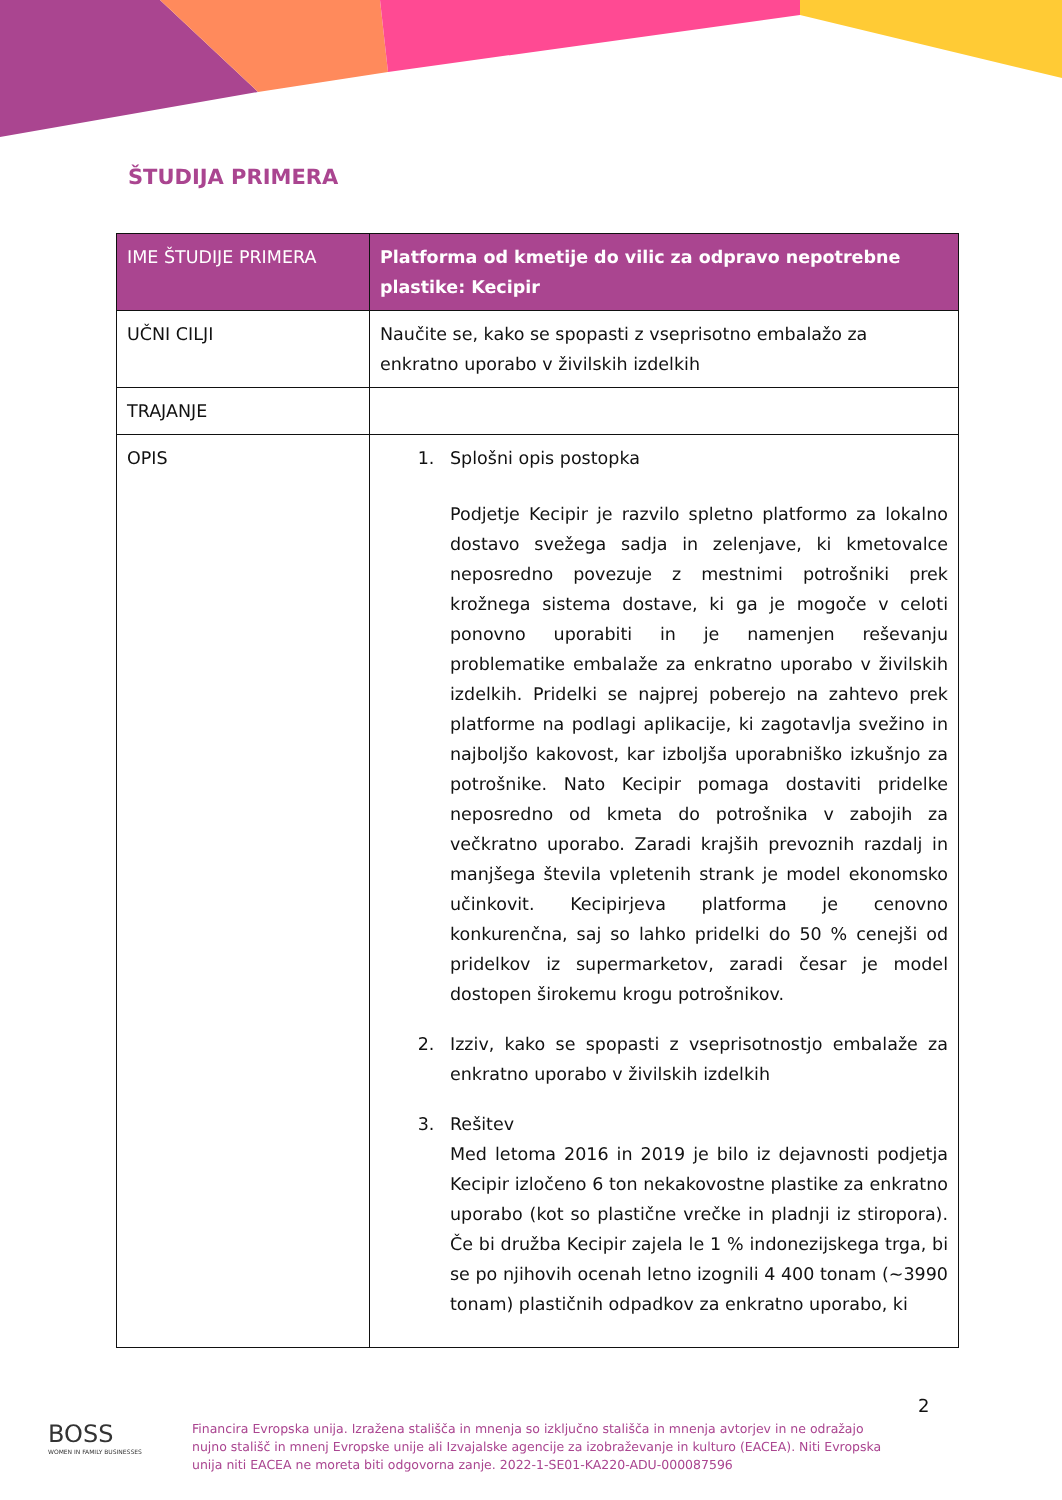ŠTUDIJA PRIMERA
| IME ŠTUDIJE PRIMERA | Platforma od kmetije do vilic za odpravo nepotrebne plastike: Kecipir |
| --- | --- |
| UČNI CILJI | Naučite se, kako se spopasti z vseprisotno embalažo za enkratno uporabo v živilskih izdelkih |
| TRAJANJE | |
| OPIS | 1. Splošni opis postopka Podjetje Kecipir je razvilo spletno platformo za lokalno dostavo svežega sadja in zelenjave, ki kmetovalce neposredno povezuje z mestnimi potrošniki prek krožnega sistema dostave, ki ga je mogoče v celoti ponovno uporabiti in je namenjen reševanju problematike embalaže za enkratno uporabo v živilskih izdelkih. Pridelki se najprej poberejo na zahtevo prek platforme na podlagi aplikacije, ki zagotavlja svežino in najboljšo kakovost, kar izboljša uporabniško izkušnjo za potrošnike. Nato Kecipir pomaga dostaviti pridelke neposredno od kmeta do potrošnika v zabojih za večkratno uporabo. Zaradi krajših prevoznih razdalj in manjšega števila vpletenih strank je model ekonomsko učinkovit. Kecipirjeva platforma je cenovno konkurenčna, saj so lahko pridelki do 50 % cenejši od pridelkov iz supermarketov, zaradi česar je model dostopen širokemu krogu potrošnikov. 2. Izziv, kako se spopasti z vseprisotnostjo embalaže za enkratno uporabo v živilskih izdelkih 3. Rešitev Med letoma 2016 in 2019 je bilo iz dejavnosti podjetja Kecipir izločeno 6 ton nekakovostne plastike za enkratno uporabo (kot so plastične vrečke in pladnji iz stiropora). Če bi družba Kecipir zajela le 1 % indonezijskega trga, bi se po njihovih ocenah letno izognili 4 400 tonam (~3990 tonam) plastičnih odpadkov za enkratno uporabo, ki |
2
BOSS
WOMEN IN FAMILY BUSINESSES
Financira Evropska unija. Izražena stališča in mnenja so izključno stališča in mnenja avtorjev in ne odražajo nujno stališč in mnenj Evropske unije ali Izvajalske agencije za izobraževanje in kulturo (EACEA). Niti Evropska unija niti EACEA ne moreta biti odgovorna zanje. 2022-1-SE01-KA220-ADU-000087596